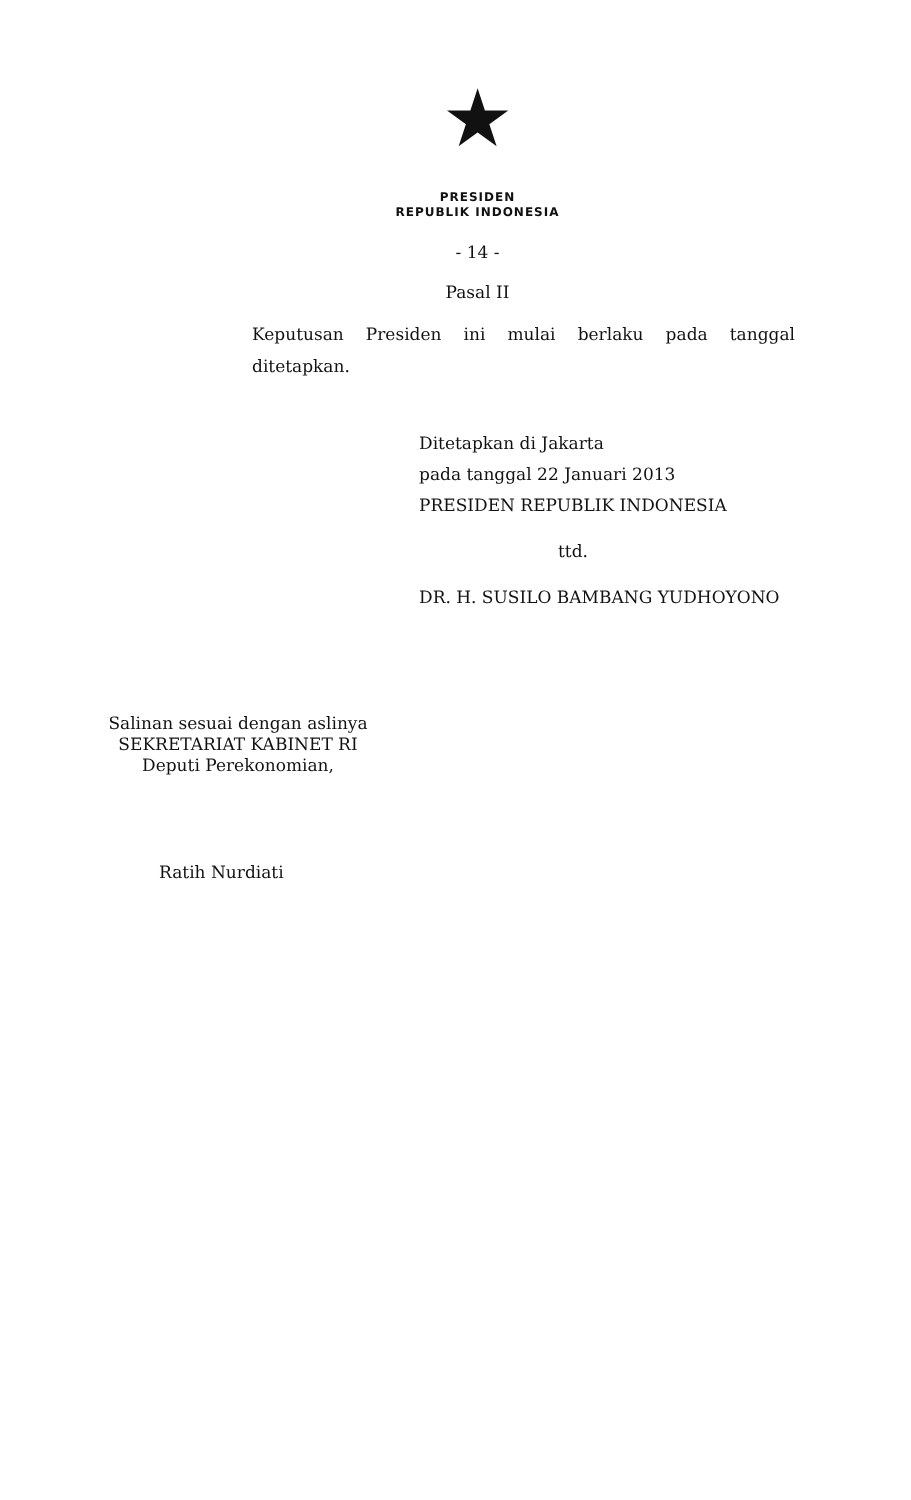★
PRESIDEN
REPUBLIK INDONESIA
- 14 -
Pasal II
Keputusan Presiden ini mulai berlaku pada tanggal
ditetapkan.
Ditetapkan di Jakarta
pada tanggal 22 Januari 2013
PRESIDEN REPUBLIK INDONESIA
ttd.
DR. H. SUSILO BAMBANG YUDHOYONO
Salinan sesuai dengan aslinya
SEKRETARIAT KABINET RI
Deputi Perekonomian,
Ratih Nurdiati